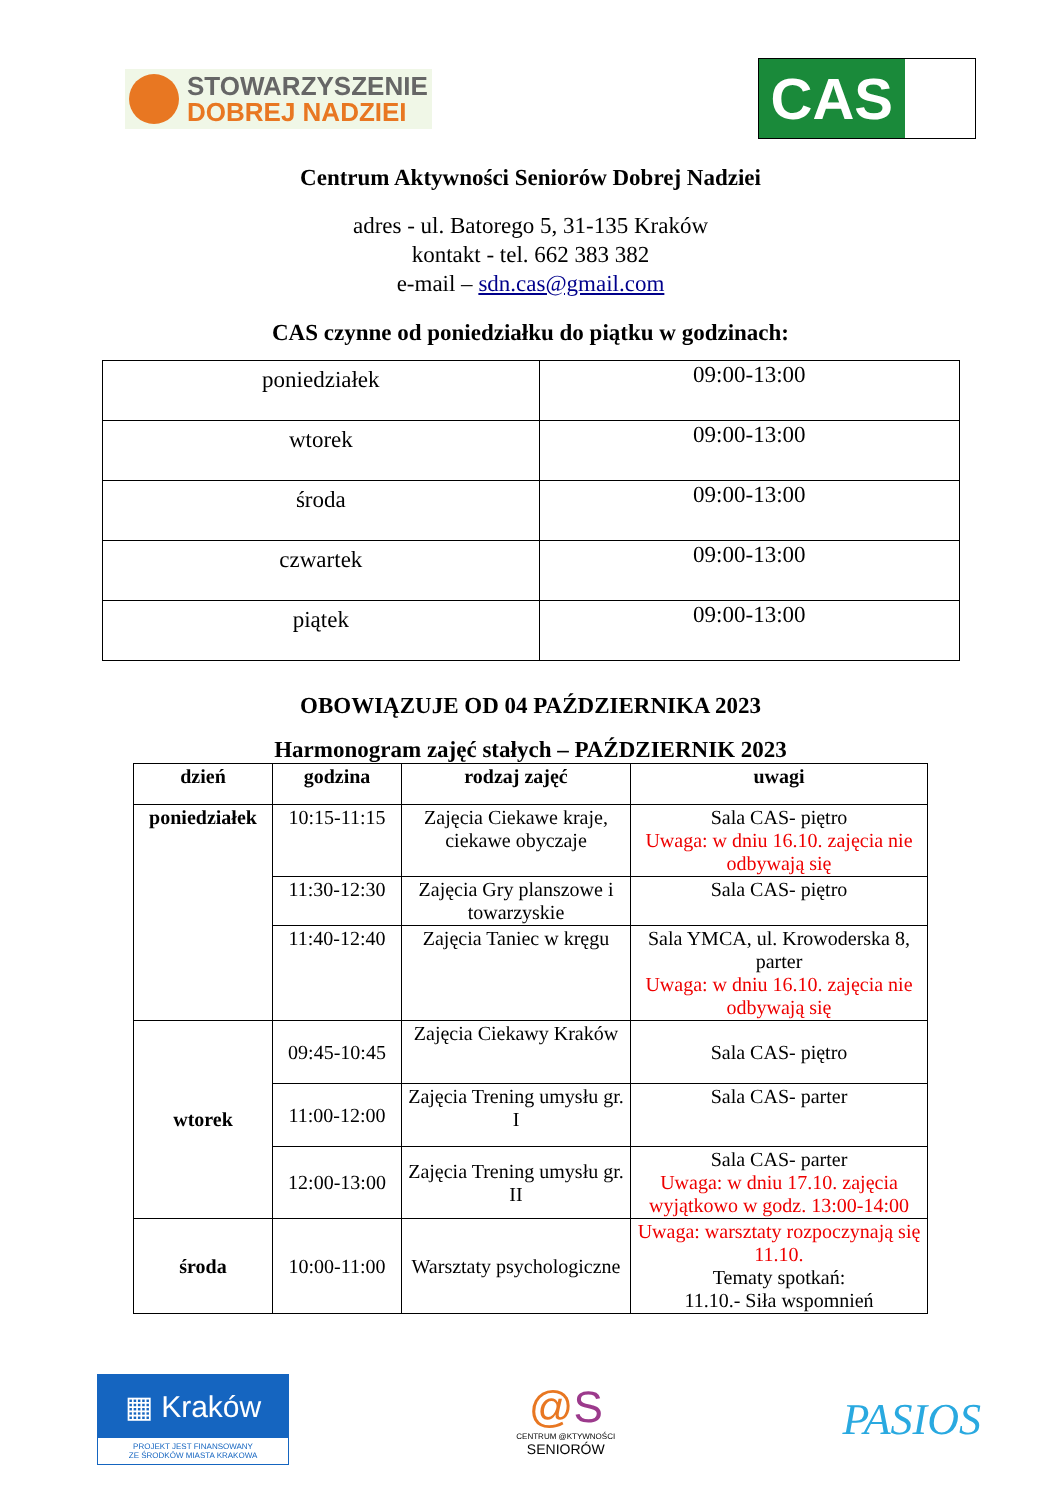STOWARZYSZENIE
DOBREJ NADZIEI
CAS
Centrum Aktywności Seniorów Dobrej Nadziei
adres - ul. Batorego 5, 31-135 Kraków
kontakt - tel. 662 383 382
e-mail – sdn.cas@gmail.com
CAS czynne od poniedziałku do piątku w godzinach:
| poniedziałek | 09:00-13:00 |
| wtorek | 09:00-13:00 |
| środa | 09:00-13:00 |
| czwartek | 09:00-13:00 |
| piątek | 09:00-13:00 |
OBOWIĄZUJE OD 04 PAŹDZIERNIKA 2023
Harmonogram zajęć stałych – PAŹDZIERNIK 2023
| dzień | godzina | rodzaj zajęć | uwagi |
| --- | --- | --- | --- |
| poniedziałek | 10:15-11:15 | Zajęcia Ciekawe kraje, ciekawe obyczaje | Sala CAS- piętro Uwaga: w dniu 16.10. zajęcia nie odbywają się |
| | 11:30-12:30 | Zajęcia Gry planszowe i towarzyskie | Sala CAS- piętro |
| | 11:40-12:40 | Zajęcia Taniec w kręgu | Sala YMCA, ul. Krowoderska 8, parter Uwaga: w dniu 16.10. zajęcia nie odbywają się |
| wtorek | 09:45-10:45 | Zajęcia Ciekawy Kraków | Sala CAS- piętro |
| | 11:00-12:00 | Zajęcia Trening umysłu gr. I | Sala CAS- parter |
| | 12:00-13:00 | Zajęcia Trening umysłu gr. II | Sala CAS- parter Uwaga: w dniu 17.10. zajęcia wyjątkowo w godz. 13:00-14:00 |
| środa | 10:00-11:00 | Warsztaty psychologiczne | Uwaga: warsztaty rozpoczynają się 11.10. Tematy spotkań: 11.10.- Siła wspomnień |
▦ Kraków
PROJEKT JEST FINANSOWANY
ZE ŚRODKÓW MIASTA KRAKOWA
@S
CENTRUM @KTYWNOŚCI
SENIORÓW
PASIOS